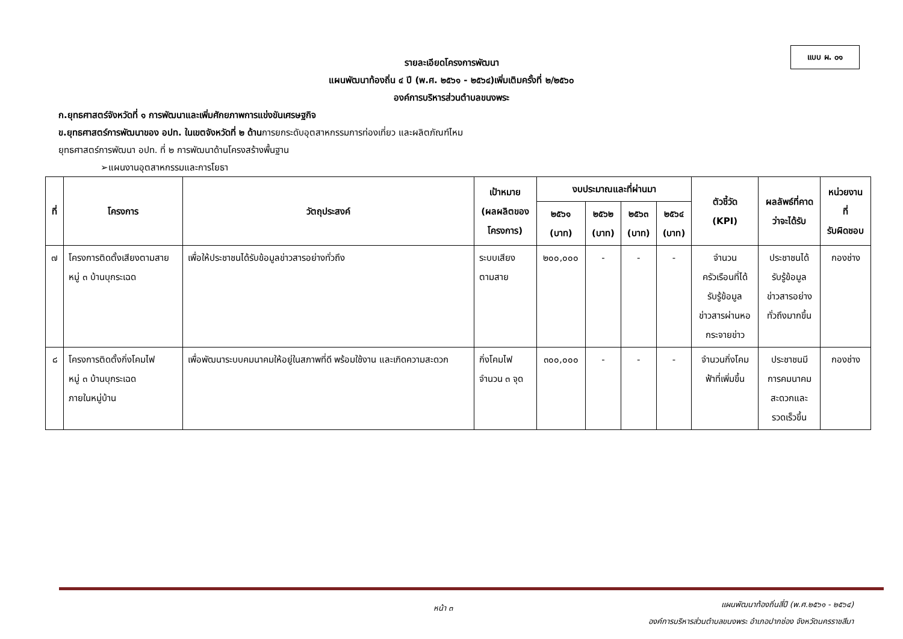แบบ ผ. ๐๑
รายละเอียดโครงการพัฒนา
แผนพัฒนาท้องถิ่น ๔ ปี (พ.ศ. ๒๕๖๑ - ๒๕๖๔)เพิ่มเติมครั้งที่ ๒/๒๕๖๐
องค์การบริหารส่วนตำบลขนงพระ
ก.ยุทธศาสตร์จังหวัดที่ ๑ การพัฒนาและเพิ่มศักยภาพการแข่งขันเศรษฐกิจ
ข.ยุทธศาสตร์การพัฒนาของ อปท. ในเขตจังหวัดที่ ๒ ด้านการยกระดับอุตสาหกรรมการท่องเที่ยว และผลิตภัณฑ์ไหม
ยุทธศาสตร์การพัฒนา อปท. ที่ ๒ การพัฒนาด้านโครงสร้างพื้นฐาน
➢แผนงานอุตสาหกรรมและการโยธา
| ที่ | โครงการ | วัตถุประสงค์ | เป้าหมาย (ผลผลิตของ โครงการ) | งบประมาณและที่ผ่านมา | | | | ตัวชี้วัด (KPI) | ผลลัพธ์ที่คาด ว่าจะได้รับ | หน่วยงาน ที่ รับผิดชอบ |
| --- | --- | --- | --- | --- | --- | --- | --- | --- | --- | --- |
| | | | | ๒๕๖๑ (บาท) | ๒๕๖๒ (บาท) | ๒๕๖๓ (บาท) | ๒๕๖๔ (บาท) | | | |
| ๗ | โครงการติดตั้งเสียงตามสาย หมู่ ๓ บ้านบุกระเฉด | เพื่อให้ประชาชนได้รับข้อมูลข่าวสารอย่างทั่วถึง | ระบบเสียง ตามสาย | ๒๐๐,๐๐๐ | - | - | - | จำนวน ครัวเรือนที่ได้ รับรู้ข้อมูล ข่าวสารผ่านหอ กระจายข่าว | ประชาชนได้ รับรู้ข้อมูล ข่าวสารอย่าง ทั่วถึงมากขึ้น | กองช่าง |
| ๘ | โครงการติดตั้งกิ่งโคมไฟ หมู่ ๓ บ้านบุกระเฉด ภายในหมู่บ้าน | เพื่อพัฒนาระบบคมนาคมให้อยู่ในสภาพที่ดี พร้อมใช้งาน และเกิดความสะดวก | กิ่งโคมไฟ จำนวน ๓ จุด | ๓๐๐,๐๐๐ | - | - | - | จำนวนกิ่งโคม ฟ้าที่เพิ่มขึ้น | ประชาชนมี การคมนาคม สะดวกและ รวดเร็วขึ้น | กองช่าง |
หน้า ๓
แผนพัฒนาท้องถิ่นสี่ปี (พ.ศ.๒๕๖๑ - ๒๕๖๔)
องค์การบริหารส่วนตำบลขนงพระ อำเภอปากช่อง จังหวัดนครราชสีมา